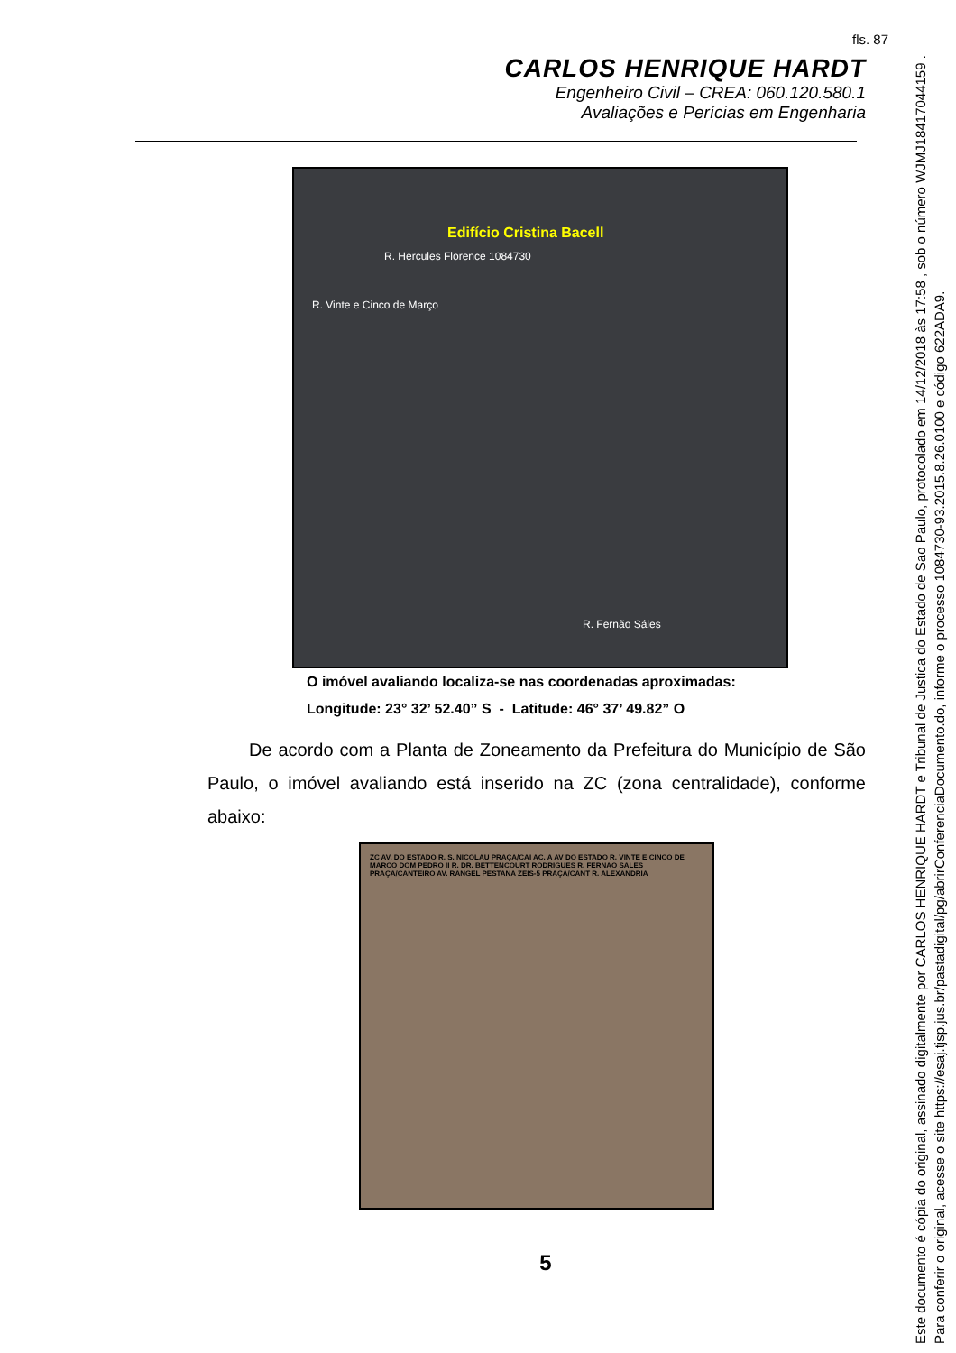fls. 87
CARLOS HENRIQUE HARDT
Engenheiro Civil – CREA: 060.120.580.1
Avaliações e Perícias em Engenharia
Edifício Cristina Bacell
R. Hercules Florence 1084730
R. Vinte e Cinco de Março
R. Fernão Sáles
O imóvel avaliando localiza-se nas coordenadas aproximadas:
Longitude: 23° 32’ 52.40” S - Latitude: 46° 37’ 49.82” O
De acordo com a Planta de Zoneamento da Prefeitura do Município de São Paulo, o imóvel avaliando está inserido na ZC (zona centralidade), conforme abaixo:
ZC AV. DO ESTADO R. S. NICOLAU PRAÇA/CAI AC. A AV DO ESTADO R. VINTE E CINCO DE MARCO DOM PEDRO II R. DR. BETTENCOURT RODRIGUES R. FERNAO SALES PRAÇA/CANTEIRO AV. RANGEL PESTANA ZEIS-5 PRAÇA/CANT R. ALEXANDRIA
5
Este documento é cópia do original, assinado digitalmente por CARLOS HENRIQUE HARDT e Tribunal de Justica do Estado de Sao Paulo, protocolado em 14/12/2018 às 17:58 , sob o número WJMJ18417044159 .
Para conferir o original, acesse o site https://esaj.tjsp.jus.br/pastadigital/pg/abrirConferenciaDocumento.do, informe o processo 1084730-93.2015.8.26.0100 e código 622ADA9.